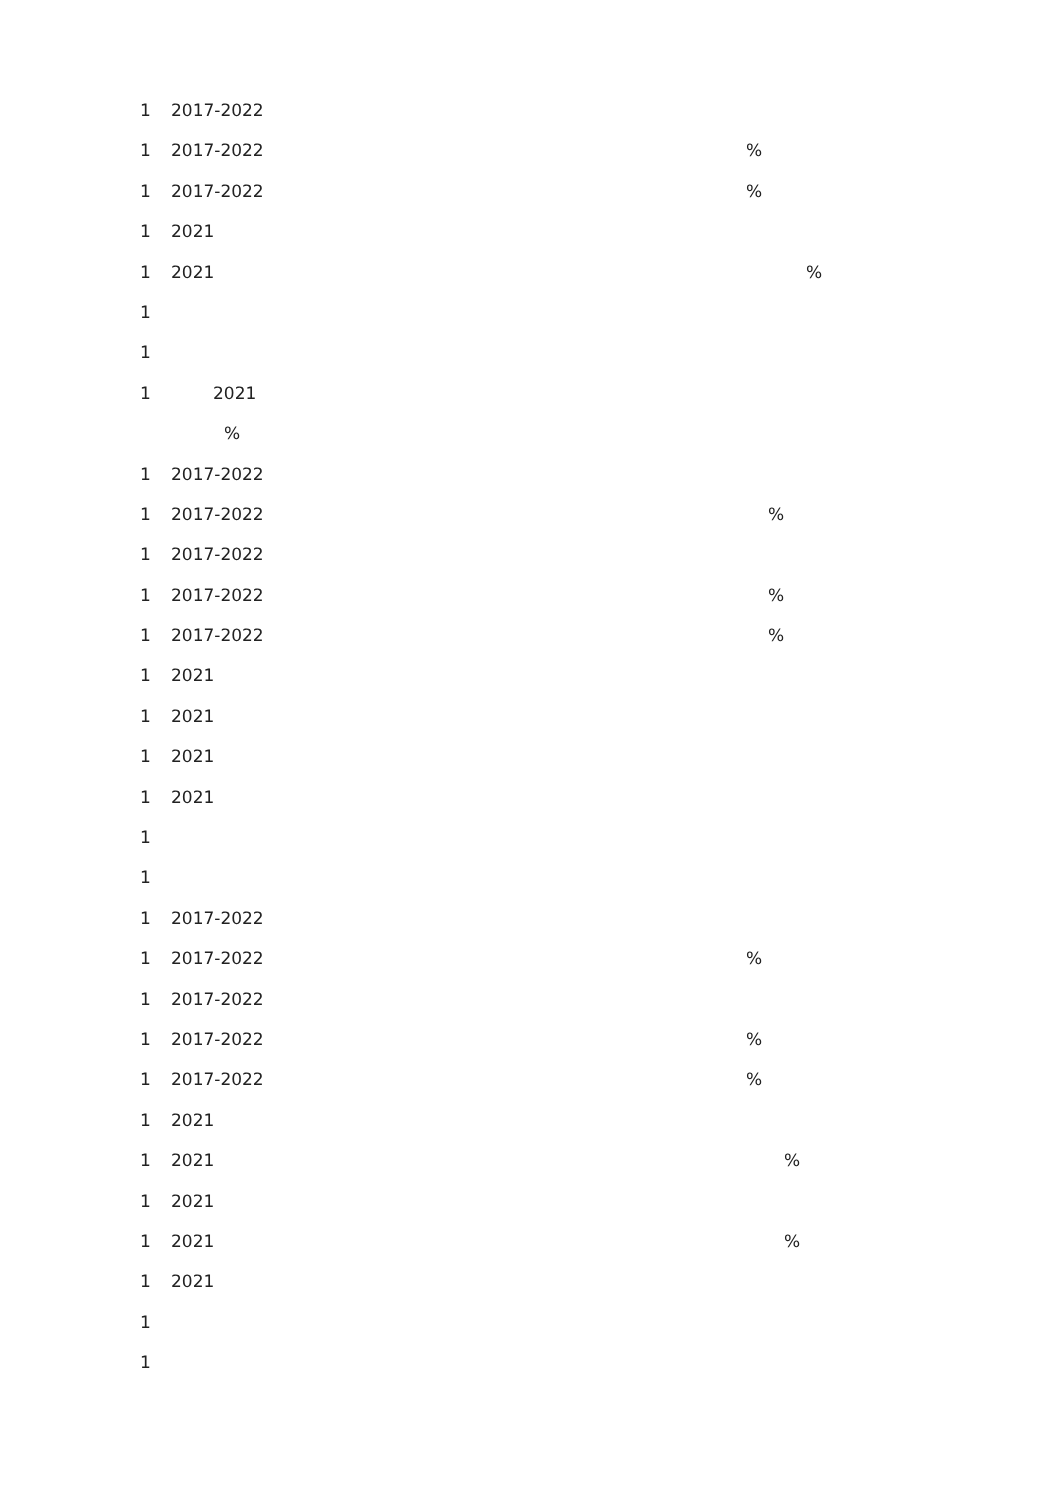1 2017-2022
1 2017-2022 %
1 2017-2022 %
1 2021
1 2021 %
1 1 1 2021 %
1 2017-2022
1 2017-2022 %
1 2017-2022
1 2017-2022 %
1 2017-2022 %
1 2021
1 2021
1 2021
1 2021
1 1 1 2017-2022
1 2017-2022 %
1 2017-2022
1 2017-2022 %
1 2017-2022 %
1 2021
1 2021 %
1 2021
1 2021 %
1 2021
1 1